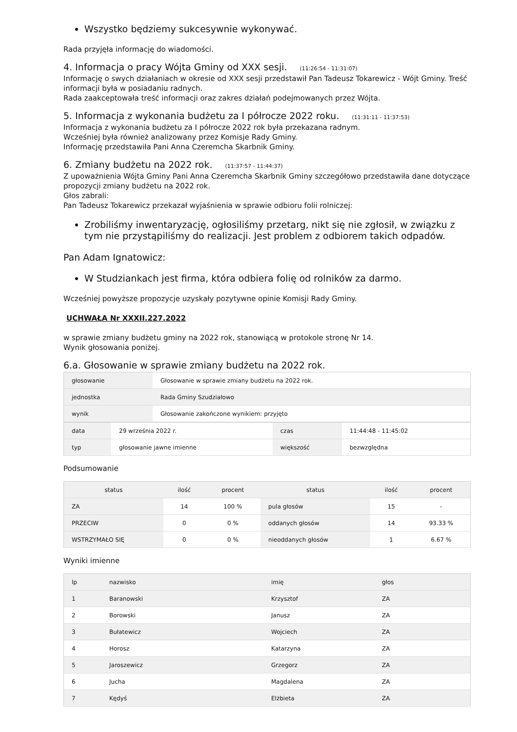Wszystko będziemy sukcesywnie wykonywać.
Rada przyjęła informację do wiadomości.
4. Informacja o pracy Wójta Gminy od XXX sesji. (11:26:54 - 11:31:07)
Informację o swych działaniach w okresie od XXX sesji przedstawił Pan Tadeusz Tokarewicz - Wójt Gminy. Treść informacji była w posiadaniu radnych.
Rada zaakceptowała treść informacji oraz zakres działań podejmowanych przez Wójta.
5. Informacja z wykonania budżetu za I półrocze 2022 roku. (11:31:11 - 11:37:53)
Informacja z wykonania budżetu za I półrocze 2022 rok była przekazana radnym.
Wcześniej była również analizowany przez Komisje Rady Gminy.
Informację przedstawiła Pani Anna Czeremcha Skarbnik Gminy.
6. Zmiany budżetu na 2022 rok. (11:37:57 - 11:44:37)
Z upoważnienia Wójta Gminy Pani Anna Czeremcha Skarbnik Gminy szczegółowo przedstawiła dane dotyczące propozycji zmiany budżetu na 2022 rok.
Głos zabrali:
Pan Tadeusz Tokarewicz przekazał wyjaśnienia w sprawie odbioru folii rolniczej:
Zrobiliśmy inwentaryzację, ogłosiliśmy przetarg, nikt się nie zgłosił, w związku z tym nie przystąpiliśmy do realizacji. Jest problem z odbiorem takich odpadów.
Pan Adam Ignatowicz:
W Studziankach jest firma, która odbiera folię od rolników za darmo.
Wcześniej powyższe propozycje uzyskały pozytywne opinie Komisji Rady Gminy.
UCHWAŁA Nr XXXII.227.2022
w sprawie zmiany budżetu gminy na 2022 rok, stanowiącą w protokole stronę Nr 14.
Wynik głosowania poniżej.
6.a. Głosowanie w sprawie zmiany budżetu na 2022 rok.
| głosowanie | Głosowanie w sprawie zmiany budżetu na 2022 rok. |
| jednostka | Rada Gminy Szudziałowo |
| wynik | Głosowanie zakończone wynikiem: przyjęto |
| data | 29 września 2022 r. | czas | 11:44:48 - 11:45:02 |
| typ | głosowanie jawne imienne | większość | bezwzględna |
Podsumowanie
| status | ilość | procent | status | ilość | procent |
| --- | --- | --- | --- | --- | --- |
| ZA | 14 | 100 % | pula głosów | 15 | - |
| PRZECIW | 0 | 0 % | oddanych głosów | 14 | 93.33 % |
| WSTRZYMAŁO SIĘ | 0 | 0 % | nieoddanych głosów | 1 | 6.67 % |
Wyniki imienne
| lp | nazwisko | imię | głos |
| --- | --- | --- | --- |
| 1 | Baranowski | Krzysztof | ZA |
| 2 | Borowski | Janusz | ZA |
| 3 | Bułatewicz | Wojciech | ZA |
| 4 | Horosz | Katarzyna | ZA |
| 5 | Jaroszewicz | Grzegorz | ZA |
| 6 | Jucha | Magdalena | ZA |
| 7 | Kędyś | Elżbieta | ZA |